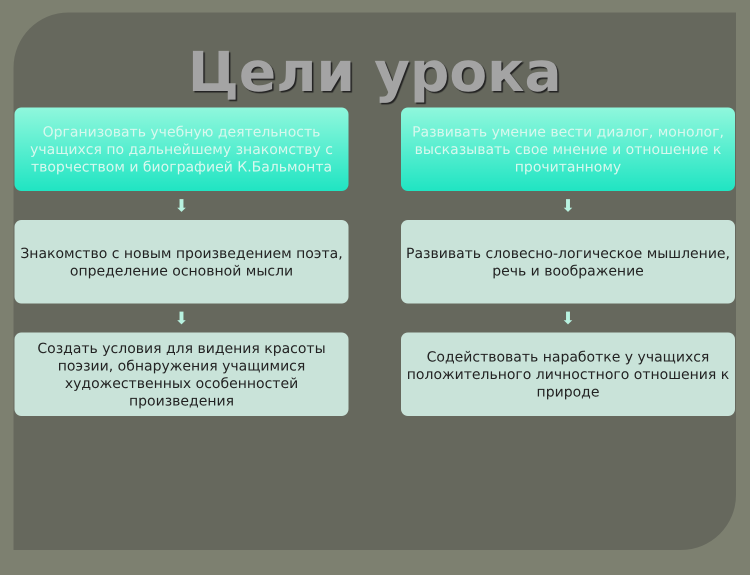Цели урока
Организовать учебную деятельность учащихся по дальнейшему знакомству с творчеством и биографией К.Бальмонта
⬇
Знакомство с новым произведением поэта, определение основной мысли
⬇
Создать условия для видения красоты поэзии, обнаружения учащимися художественных особенностей произведения
Развивать умение вести диалог, монолог, высказывать свое мнение и отношение к прочитанному
⬇
Развивать словесно-логическое мышление, речь и воображение
⬇
Содействовать наработке у учащихся положительного личностного отношения к природе